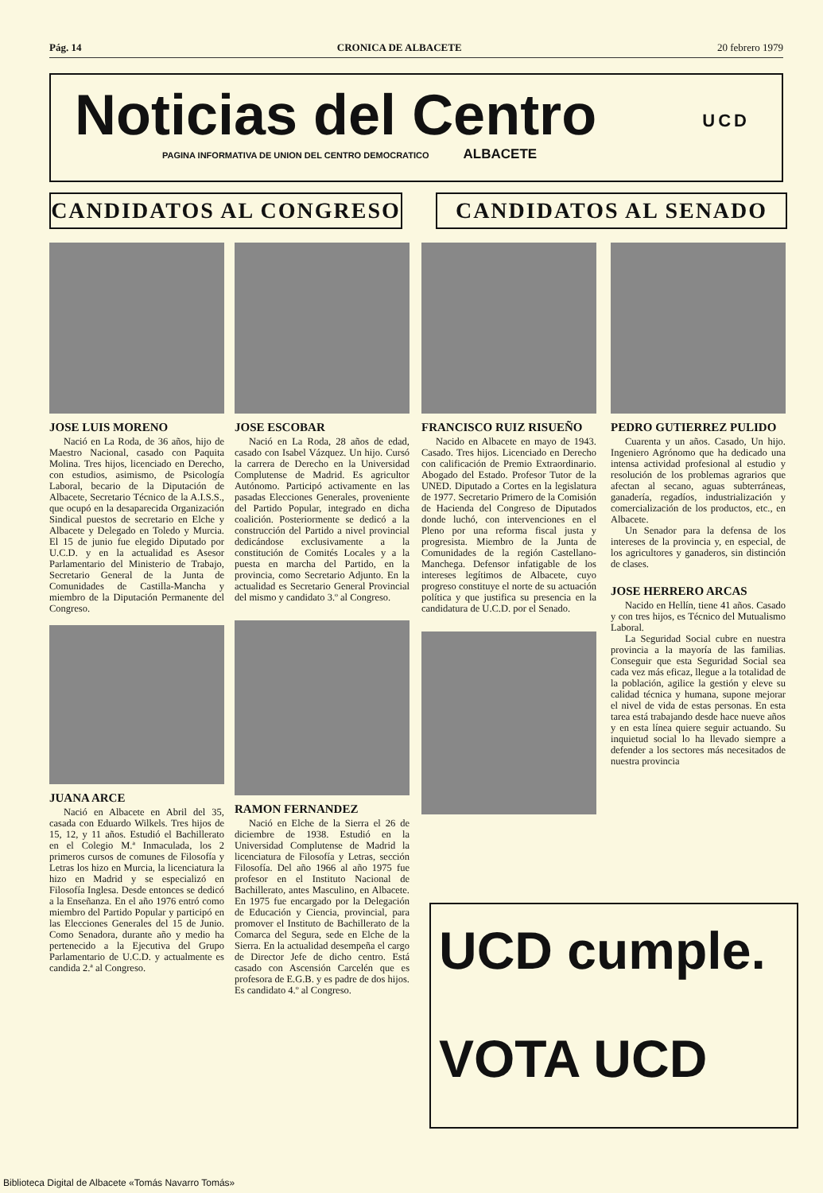Pág. 14 CRONICA DE ALBACETE 20 febrero 1979
Noticias del Centro
PAGINA INFORMATIVA DE UNION DEL CENTRO DEMOCRATICO ALBACETE
UCD
CANDIDATOS AL CONGRESO CANDIDATOS AL SENADO
JOSE LUIS MORENO
Nació en La Roda, de 36 años, hijo de Maestro Nacional, casado con Paquita Molina. Tres hijos, licenciado en Derecho, con estudios, asimismo, de Psicología Laboral, becario de la Diputación de Albacete, Secretario Técnico de la A.I.S.S., que ocupó en la desaparecida Organización Sindical puestos de secretario en Elche y Albacete y Delegado en Toledo y Murcia. El 15 de junio fue elegido Diputado por U.C.D. y en la actualidad es Asesor Parlamentario del Ministerio de Trabajo, Secretario General de la Junta de Comunidades de Castilla-Mancha y miembro de la Diputación Permanente del Congreso.
JUANA ARCE
Nació en Albacete en Abril del 35, casada con Eduardo Wilkels. Tres hijos de 15, 12, y 11 años. Estudió el Bachillerato en el Colegio M.ª Inmaculada, los 2 primeros cursos de comunes de Filosofía y Letras los hizo en Murcia, la licenciatura la hizo en Madrid y se especializó en Filosofía Inglesa. Desde entonces se dedicó a la Enseñanza. En el año 1976 entró como miembro del Partido Popular y participó en las Elecciones Generales del 15 de Junio. Como Senadora, durante año y medio ha pertenecido a la Ejecutiva del Grupo Parlamentario de U.C.D. y actualmente es candida 2.ª al Congreso.
JOSE ESCOBAR
Nació en La Roda, 28 años de edad, casado con Isabel Vázquez. Un hijo. Cursó la carrera de Derecho en la Universidad Complutense de Madrid. Es agricultor Autónomo. Participó activamente en las pasadas Elecciones Generales, proveniente del Partido Popular, integrado en dicha coalición. Posteriormente se dedicó a la construcción del Partido a nivel provincial dedicándose exclusivamente a la constitución de Comités Locales y a la puesta en marcha del Partido, en la provincia, como Secretario Adjunto. En la actualidad es Secretario General Provincial del mismo y candidato 3.º al Congreso.
RAMON FERNANDEZ
Nació en Elche de la Sierra el 26 de diciembre de 1938. Estudió en la Universidad Complutense de Madrid la licenciatura de Filosofía y Letras, sección Filosofía. Del año 1966 al año 1975 fue profesor en el Instituto Nacional de Bachillerato, antes Masculino, en Albacete. En 1975 fue encargado por la Delegación de Educación y Ciencia, provincial, para promover el Instituto de Bachillerato de la Comarca del Segura, sede en Elche de la Sierra. En la actualidad desempeña el cargo de Director Jefe de dicho centro. Está casado con Ascensión Carcelén que es profesora de E.G.B. y es padre de dos hijos. Es candidato 4.º al Congreso.
FRANCISCO RUIZ RISUEÑO
Nacido en Albacete en mayo de 1943. Casado. Tres hijos. Licenciado en Derecho con calificación de Premio Extraordinario. Abogado del Estado. Profesor Tutor de la UNED. Diputado a Cortes en la legislatura de 1977. Secretario Primero de la Comisión de Hacienda del Congreso de Diputados donde luchó, con intervenciones en el Pleno por una reforma fiscal justa y progresista. Miembro de la Junta de Comunidades de la región Castellano-Manchega. Defensor infatigable de los intereses legítimos de Albacete, cuyo progreso constituye el norte de su actuación política y que justifica su presencia en la candidatura de U.C.D. por el Senado.
PEDRO GUTIERREZ PULIDO
Cuarenta y un años. Casado, Un hijo. Ingeniero Agrónomo que ha dedicado una intensa actividad profesional al estudio y resolución de los problemas agrarios que afectan al secano, aguas subterráneas, ganadería, regadíos, industrialización y comercialización de los productos, etc., en Albacete.
Un Senador para la defensa de los intereses de la provincia y, en especial, de los agricultores y ganaderos, sin distinción de clases.
JOSE HERRERO ARCAS
Nacido en Hellín, tiene 41 años. Casado y con tres hijos, es Técnico del Mutualismo Laboral.
La Seguridad Social cubre en nuestra provincia a la mayoría de las familias. Conseguir que esta Seguridad Social sea cada vez más eficaz, llegue a la totalidad de la población, agilice la gestión y eleve su calidad técnica y humana, supone mejorar el nivel de vida de estas personas. En esta tarea está trabajando desde hace nueve años y en esta línea quiere seguir actuando. Su inquietud social lo ha llevado siempre a defender a los sectores más necesitados de nuestra provincia
UCD cumple.
VOTA UCD
Biblioteca Digital de Albacete «Tomás Navarro Tomás»